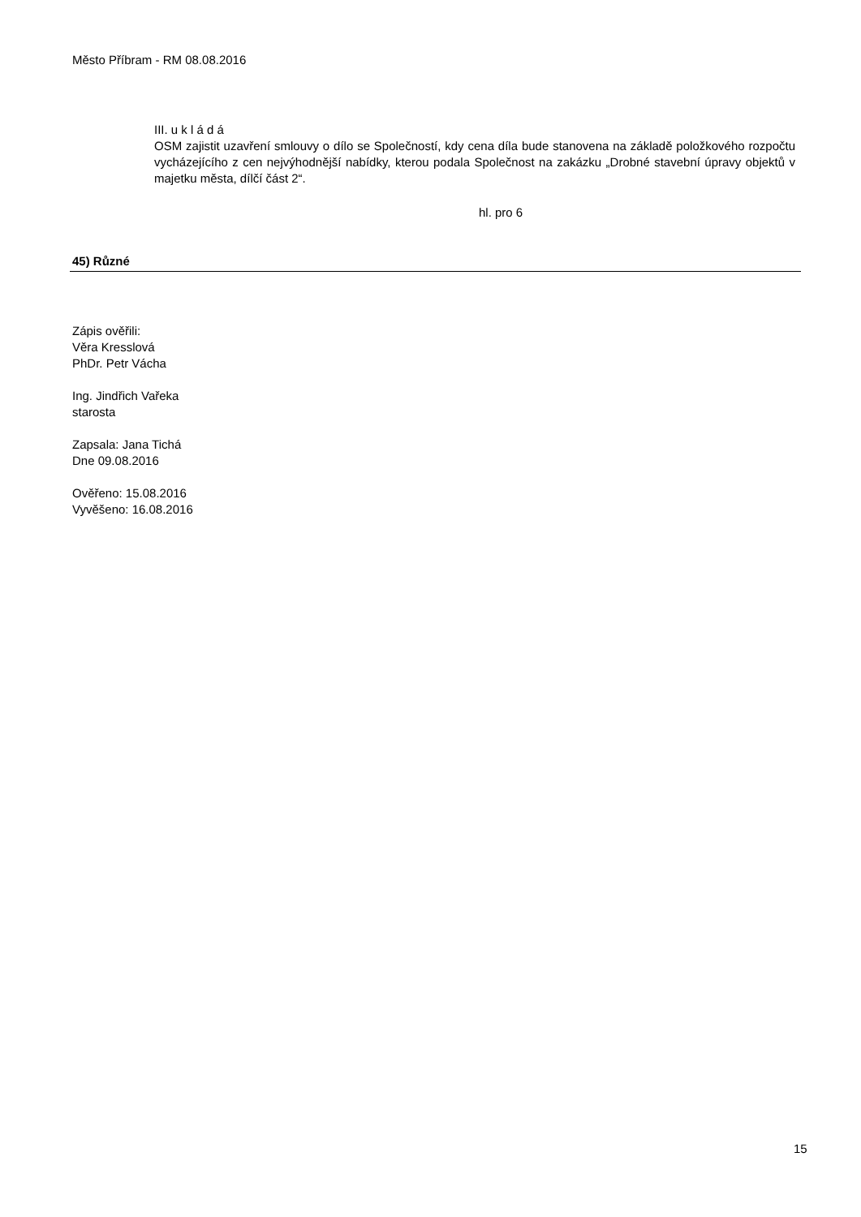Město Příbram - RM 08.08.2016
III. u k l á d á
OSM zajistit uzavření smlouvy o dílo se Společností, kdy cena díla bude stanovena na základě položkového rozpočtu vycházejícího z cen nejvýhodnější nabídky, kterou podala Společnost na zakázku „Drobné stavební úpravy objektů v majetku města, dílčí část 2“.
hl. pro 6
45) Různé
Zápis ověřili:
Věra Kresslová
PhDr. Petr Vácha
Ing. Jindřich Vařeka
starosta
Zapsala: Jana Tichá
Dne 09.08.2016
Ověřeno: 15.08.2016
Vyvěšeno: 16.08.2016
15